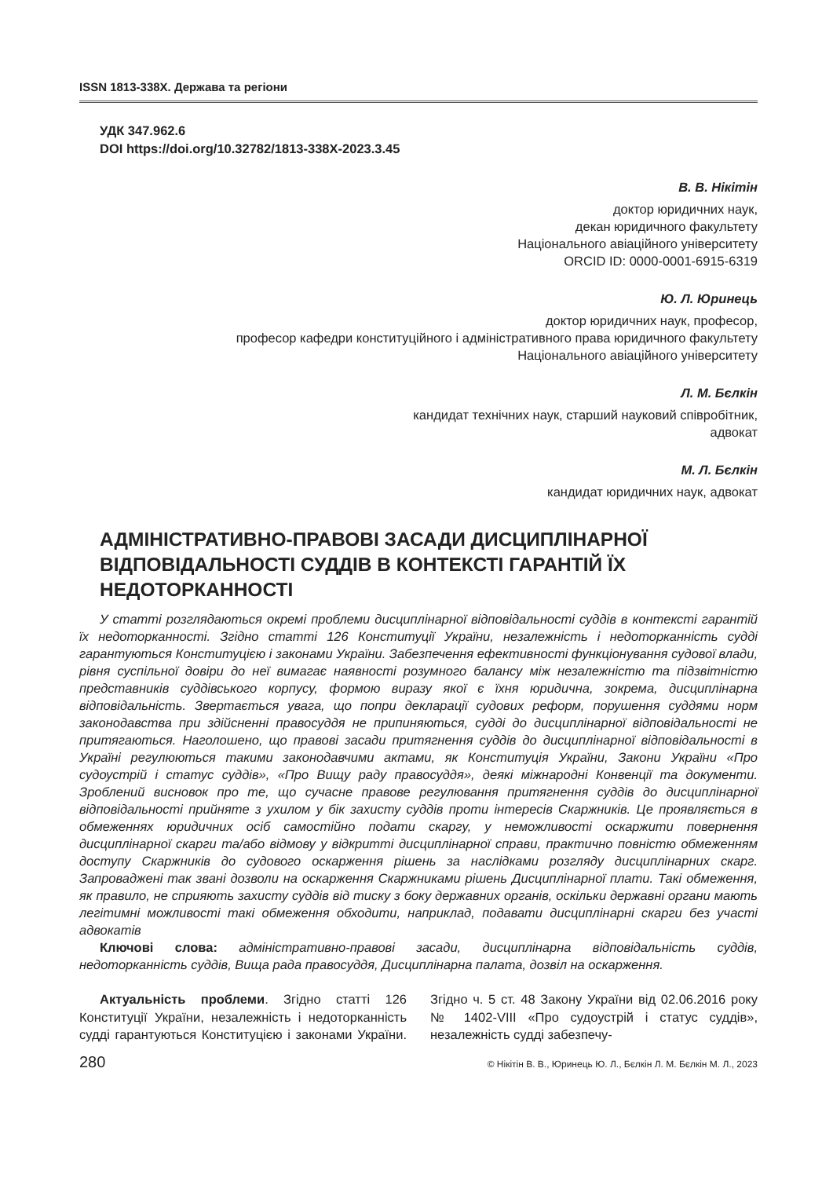ISSN 1813-338Х. Держава та регіони
УДК 347.962.6
DOI https://doi.org/10.32782/1813-338X-2023.3.45
В. В. Нікітін
доктор юридичних наук,
декан юридичного факультету
Національного авіаційного університету
ORCID ID: 0000-0001-6915-6319
Ю. Л. Юринець
доктор юридичних наук, професор,
професор кафедри конституційного і адміністративного права юридичного факультету
Національного авіаційного університету
Л. М. Бєлкін
кандидат технічних наук, старший науковий співробітник,
адвокат
М. Л. Бєлкін
кандидат юридичних наук, адвокат
АДМІНІСТРАТИВНО-ПРАВОВІ ЗАСАДИ ДИСЦИПЛІНАРНОЇ ВІДПОВІДАЛЬНОСТІ СУДДІВ В КОНТЕКСТІ ГАРАНТІЙ ЇХ НЕДОТОРКАННОСТІ
У статті розглядаються окремі проблеми дисциплінарної відповідальності суддів в контексті гарантій їх недоторканності. Згідно статті 126 Конституції України, незалежність і недоторканність судді гарантуються Конституцією і законами України. Забезпечення ефективності функціонування судової влади, рівня суспільної довіри до неї вимагає наявності розумного балансу між незалежністю та підзвітністю представників суддівського корпусу, формою виразу якої є їхня юридична, зокрема, дисциплінарна відповідальність. Звертається увага, що попри декларації судових реформ, порушення суддями норм законодавства при здійсненні правосуддя не припиняються, судді до дисциплінарної відповідальності не притягаються. Наголошено, що правові засади притягнення суддів до дисциплінарної відповідальності в Україні регулюються такими законодавчими актами, як Конституція України, Закони України «Про судоустрій і статус суддів», «Про Вищу раду правосуддя», деякі міжнародні Конвенції та документи. Зроблений висновок про те, що сучасне правове регулювання притягнення суддів до дисциплінарної відповідальності прийняте з ухилом у бік захисту суддів проти інтересів Скаржників. Це проявляється в обмеженнях юридичних осіб самостійно подати скаргу, у неможливості оскаржити повернення дисциплінарної скарги та/або відмову у відкритті дисциплінарної справи, практично повністю обмеженням доступу Скаржників до судового оскарження рішень за наслідками розгляду дисциплінарних скарг. Запроваджені так звані дозволи на оскарження Скаржниками рішень Дисциплінарної плати. Такі обмеження, як правило, не сприяють захисту суддів від тиску з боку державних органів, оскільки державні органи мають легітимні можливості такі обмеження обходити, наприклад, подавати дисциплінарні скарги без участі адвокатів
Ключові слова: адміністративно-правові засади, дисциплінарна відповідальність суддів, недоторканність суддів, Вища рада правосуддя, Дисциплінарна палата, дозвіл на оскарження.
Актуальність проблеми. Згідно статті 126 Конституції України, незалежність і недоторканність судді гарантуються Конституцією і законами України. Згідно ч. 5 ст. 48 Закону України від 02.06.2016 року № 1402-VIII «Про судоустрій і статус суддів», незалежність судді забезпечу-
280 © Нікітін В. В., Юринець Ю. Л., Бєлкін Л. М. Бєлкін М. Л., 2023